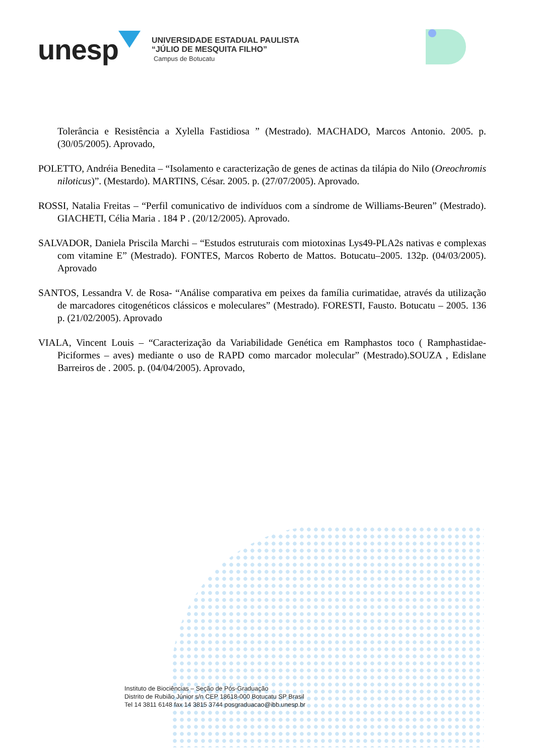unesp
UNIVERSIDADE ESTADUAL PAULISTA
“JÚLIO DE MESQUITA FILHO”
Campus de Botucatu
Tolerância e Resistência a Xylella Fastidiosa ” (Mestrado). MACHADO, Marcos Antonio. 2005. p. (30/05/2005). Aprovado,
POLETTO, Andréia Benedita – “Isolamento e caracterização de genes de actinas da tilápia do Nilo (Oreochromis niloticus)”. (Mestardo). MARTINS, César. 2005. p. (27/07/2005). Aprovado.
ROSSI, Natalia Freitas – “Perfil comunicativo de indivíduos com a síndrome de Williams-Beuren” (Mestrado). GIACHETI, Célia Maria . 184 P . (20/12/2005). Aprovado.
SALVADOR, Daniela Priscila Marchi – “Estudos estruturais com miotoxinas Lys49-PLA2s nativas e complexas com vitamine E” (Mestrado). FONTES, Marcos Roberto de Mattos. Botucatu–2005. 132p. (04/03/2005). Aprovado
SANTOS, Lessandra V. de Rosa- “Análise comparativa em peixes da família curimatidae, através da utilização de marcadores citogenéticos clássicos e moleculares” (Mestrado). FORESTI, Fausto. Botucatu – 2005. 136 p. (21/02/2005). Aprovado
VIALA, Vincent Louis – “Caracterização da Variabilidade Genética em Ramphastos toco ( Ramphastidae- Piciformes – aves) mediante o uso de RAPD como marcador molecular” (Mestrado).SOUZA , Edislane Barreiros de . 2005. p. (04/04/2005). Aprovado,
Instituto de Biociências – Seção de Pós-Graduação
Distrito de Rubião Júnior s/n CEP 18618-000 Botucatu SP Brasil
Tel 14 3811 6148 fax 14 3815 3744 posgraduacao@ibb.unesp.br